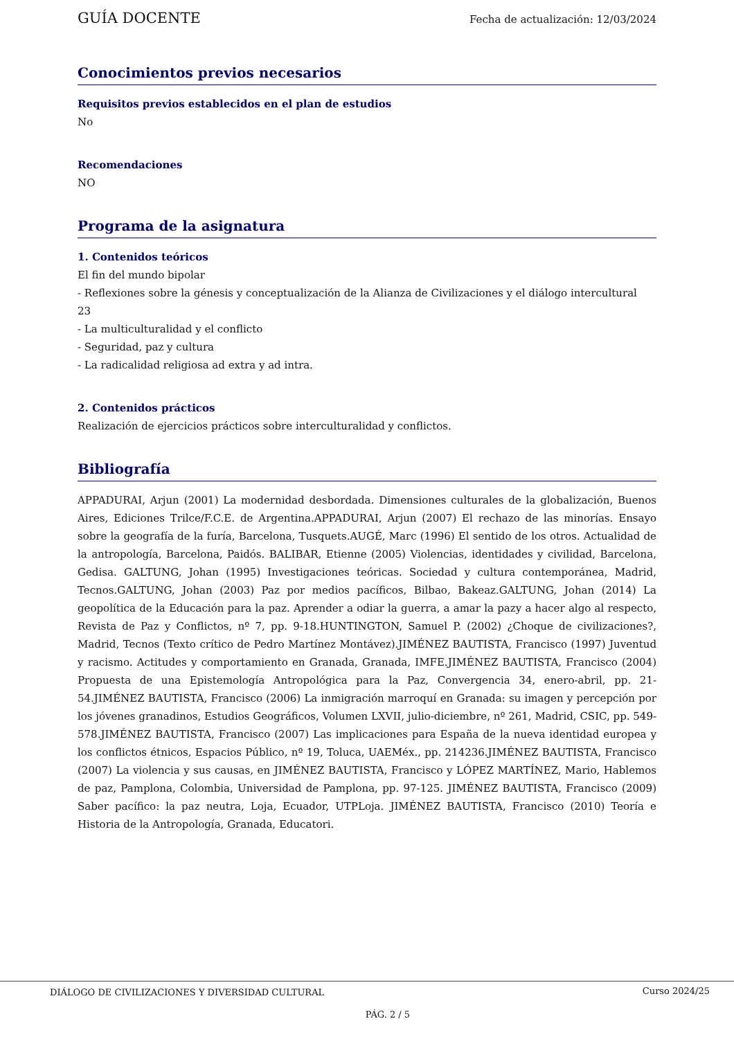GUÍA DOCENTE Fecha de actualización: 12/03/2024
Conocimientos previos necesarios
Requisitos previos establecidos en el plan de estudios
No
Recomendaciones
NO
Programa de la asignatura
1. Contenidos teóricos
El fin del mundo bipolar
- Reflexiones sobre la génesis y conceptualización de la Alianza de Civilizaciones y el diálogo intercultural
23
- La multiculturalidad y el conflicto
- Seguridad, paz y cultura
- La radicalidad religiosa ad extra y ad intra.
2. Contenidos prácticos
Realización de ejercicios prácticos sobre interculturalidad y conflictos.
Bibliografía
APPADURAI, Arjun (2001) La modernidad desbordada. Dimensiones culturales de la globalización, Buenos Aires, Ediciones Trilce/F.C.E. de Argentina.APPADURAI, Arjun (2007) El rechazo de las minorías. Ensayo sobre la geografía de la furía, Barcelona, Tusquets.AUGÉ, Marc (1996) El sentido de los otros. Actualidad de la antropología, Barcelona, Paidós. BALIBAR, Etienne (2005) Violencias, identidades y civilidad, Barcelona, Gedisa. GALTUNG, Johan (1995) Investigaciones teóricas. Sociedad y cultura contemporánea, Madrid, Tecnos.GALTUNG, Johan (2003) Paz por medios pacíficos, Bilbao, Bakeaz.GALTUNG, Johan (2014) La geopolítica de la Educación para la paz. Aprender a odiar la guerra, a amar la pazy a hacer algo al respecto, Revista de Paz y Conflictos, nº 7, pp. 9-18.HUNTINGTON, Samuel P. (2002) ¿Choque de civilizaciones?, Madrid, Tecnos (Texto crítico de Pedro Martínez Montávez).JIMÉNEZ BAUTISTA, Francisco (1997) Juventud y racismo. Actitudes y comportamiento en Granada, Granada, IMFE.JIMÉNEZ BAUTISTA, Francisco (2004) Propuesta de una Epistemología Antropológica para la Paz, Convergencia 34, enero-abril, pp. 21-54.JIMÉNEZ BAUTISTA, Francisco (2006) La inmigración marroquí en Granada: su imagen y percepción por los jóvenes granadinos, Estudios Geográficos, Volumen LXVII, julio-diciembre, nº 261, Madrid, CSIC, pp. 549-578.JIMÉNEZ BAUTISTA, Francisco (2007) Las implicaciones para España de la nueva identidad europea y los conflictos étnicos, Espacios Público, nº 19, Toluca, UAEMéx., pp. 214236.JIMÉNEZ BAUTISTA, Francisco (2007) La violencia y sus causas, en JIMÉNEZ BAUTISTA, Francisco y LÓPEZ MARTÍNEZ, Mario, Hablemos de paz, Pamplona, Colombia, Universidad de Pamplona, pp. 97-125. JIMÉNEZ BAUTISTA, Francisco (2009) Saber pacífico: la paz neutra, Loja, Ecuador, UTPLoja. JIMÉNEZ BAUTISTA, Francisco (2010) Teoría e Historia de la Antropología, Granada, Educatori.
DIÁLOGO DE CIVILIZACIONES Y DIVERSIDAD CULTURAL Curso 2024/25
PÁG. 2 / 5